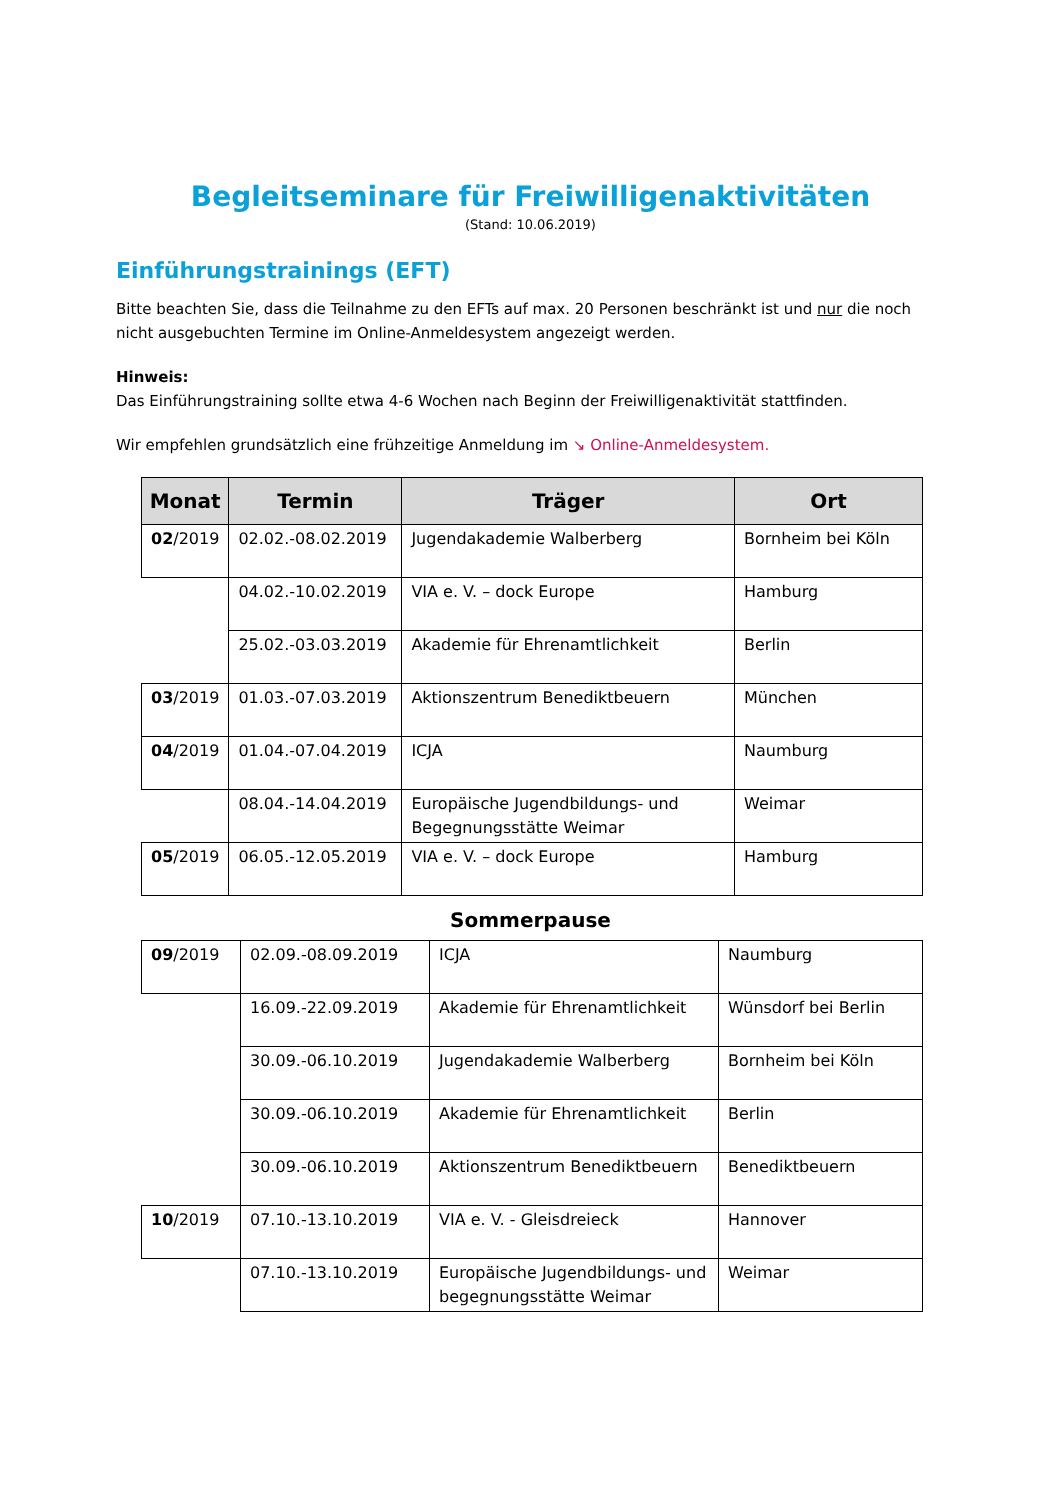Begleitseminare für Freiwilligenaktivitäten
(Stand: 10.06.2019)
Einführungstrainings (EFT)
Bitte beachten Sie, dass die Teilnahme zu den EFTs auf max. 20 Personen beschränkt ist und nur die noch nicht ausgebuchten Termine im Online-Anmeldesystem angezeigt werden.
Hinweis:
Das Einführungstraining sollte etwa 4-6 Wochen nach Beginn der Freiwilligenaktivität stattfinden.
Wir empfehlen grundsätzlich eine frühzeitige Anmeldung im ↘ Online-Anmeldesystem.
| Monat | Termin | Träger | Ort |
| --- | --- | --- | --- |
| 02 /2019 | 02.02.-08.02.2019 | Jugendakademie Walberberg | Bornheim bei Köln |
| | 04.02.-10.02.2019 | VIA e. V. – dock Europe | Hamburg |
| | 25.02.-03.03.2019 | Akademie für Ehrenamtlichkeit | Berlin |
| 03 /2019 | 01.03.-07.03.2019 | Aktionszentrum Benediktbeuern | München |
| 04 /2019 | 01.04.-07.04.2019 | ICJA | Naumburg |
| | 08.04.-14.04.2019 | Europäische Jugendbildungs- und Begegnungsstätte Weimar | Weimar |
| 05 /2019 | 06.05.-12.05.2019 | VIA e. V. – dock Europe | Hamburg |
Sommerpause
| 09 /2019 | 02.09.-08.09.2019 | ICJA | Naumburg |
| | 16.09.-22.09.2019 | Akademie für Ehrenamtlichkeit | Wünsdorf bei Berlin |
| | 30.09.-06.10.2019 | Jugendakademie Walberberg | Bornheim bei Köln |
| | 30.09.-06.10.2019 | Akademie für Ehrenamtlichkeit | Berlin |
| | 30.09.-06.10.2019 | Aktionszentrum Benediktbeuern | Benediktbeuern |
| 10 /2019 | 07.10.-13.10.2019 | VIA e. V. - Gleisdreieck | Hannover |
| | 07.10.-13.10.2019 | Europäische Jugendbildungs- und begegnungsstätte Weimar | Weimar |